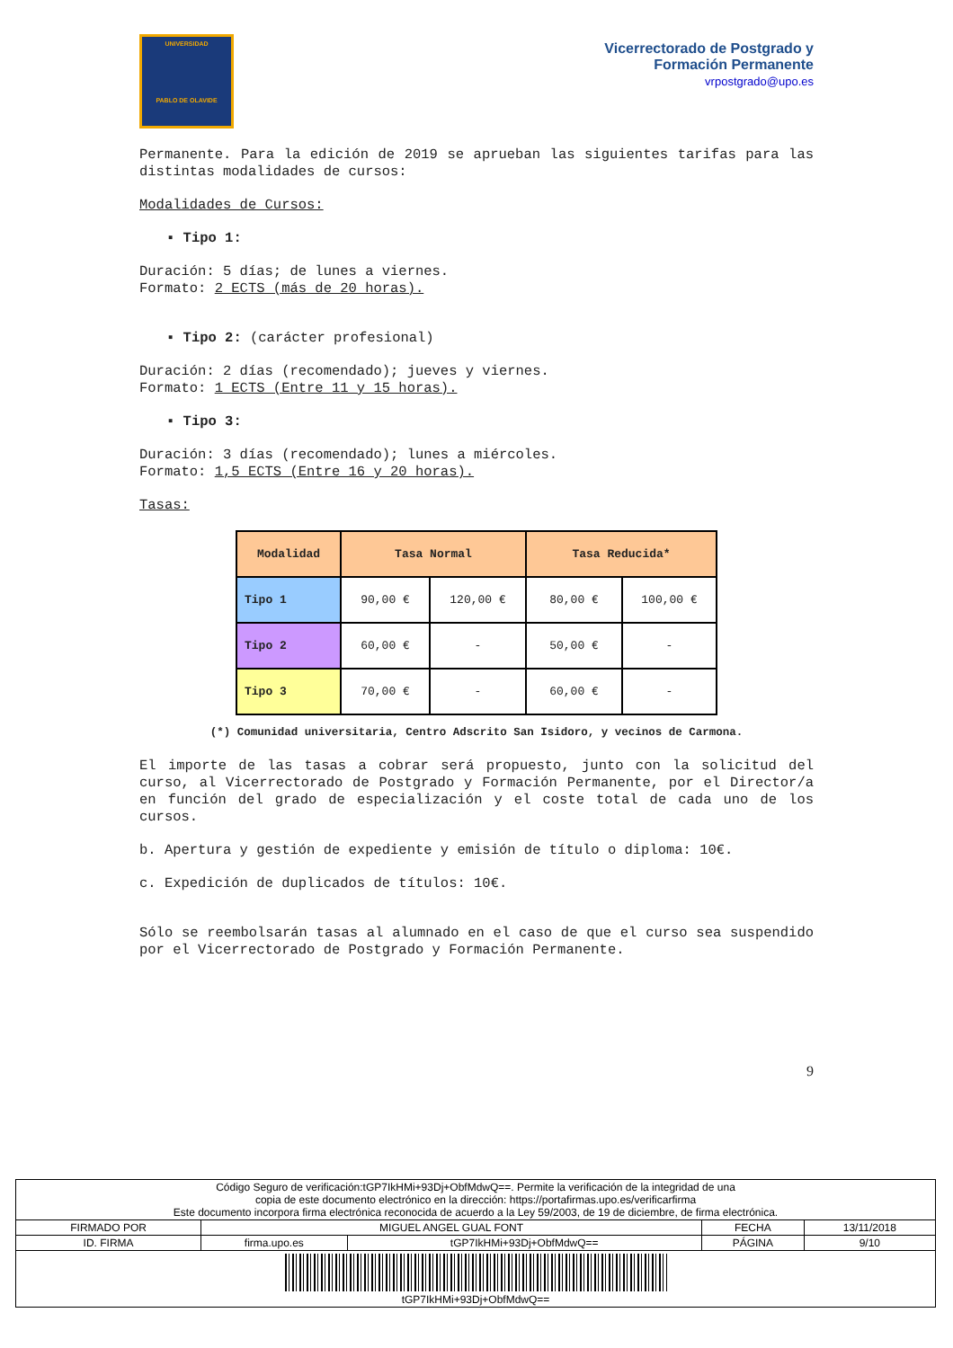UNIVERSIDAD
PABLO DE OLAVIDE
Vicerrectorado de Postgrado y
Formación Permanente
vrpostgrado@upo.es
Permanente. Para la edición de 2019 se aprueban las siguientes tarifas para las distintas modalidades de cursos:
Modalidades de Cursos:
▪ Tipo 1:
Duración: 5 días; de lunes a viernes.
Formato: 2 ECTS (más de 20 horas).
▪ Tipo 2: (carácter profesional)
Duración: 2 días (recomendado); jueves y viernes.
Formato: 1 ECTS (Entre 11 y 15 horas).
▪ Tipo 3:
Duración: 3 días (recomendado); lunes a miércoles.
Formato: 1,5 ECTS (Entre 16 y 20 horas).
Tasas:
| Modalidad | Tasa Normal | | Tasa Reducida* | |
| --- | --- | --- | --- | --- |
| Tipo 1 | 90,00 € | 120,00 € | 80,00 € | 100,00 € |
| Tipo 2 | 60,00 € | - | 50,00 € | - |
| Tipo 3 | 70,00 € | - | 60,00 € | - |
(*) Comunidad universitaria, Centro Adscrito San Isidoro, y vecinos de Carmona.
El importe de las tasas a cobrar será propuesto, junto con la solicitud del curso, al Vicerrectorado de Postgrado y Formación Permanente, por el Director/a en función del grado de especialización y el coste total de cada uno de los cursos.
b. Apertura y gestión de expediente y emisión de título o diploma: 10€.
c. Expedición de duplicados de títulos: 10€.
Sólo se reembolsarán tasas al alumnado en el caso de que el curso sea suspendido por el Vicerrectorado de Postgrado y Formación Permanente.
9
| Código Seguro de verificación:tGP7IkHMi+93Dj+ObfMdwQ==. Permite la verificación de la integridad de una copia de este documento electrónico en la dirección: https://portafirmas.upo.es/verificarfirma Este documento incorpora firma electrónica reconocida de acuerdo a la Ley 59/2003, de 19 de diciembre, de firma electrónica. | | | | |
| FIRMADO POR | MIGUEL ANGEL GUAL FONT | | FECHA | 13/11/2018 |
| ID. FIRMA | firma.upo.es | tGP7IkHMi+93Dj+ObfMdwQ== | PÁGINA | 9/10 |
| tGP7IkHMi+93Dj+ObfMdwQ== | | | | |